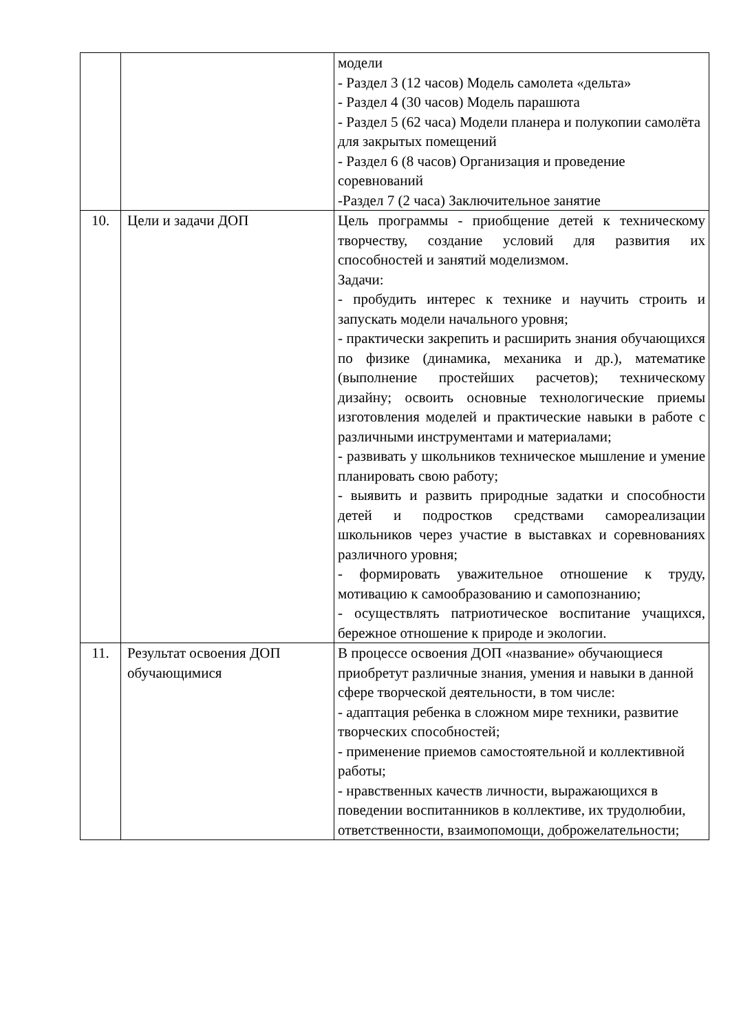| | | модели - Раздел 3 (12 часов) Модель самолета «дельта» - Раздел 4 (30 часов) Модель парашюта - Раздел 5 (62 часа) Модели планера и полукопии самолёта для закрытых помещений - Раздел 6 (8 часов) Организация и проведение соревнований -Раздел 7 (2 часа) Заключительное занятие |
| 10. | Цели и задачи ДОП | Цель программы - приобщение детей к техническому творчеству, создание условий для развития их способностей и занятий моделизмом. Задачи: - пробудить интерес к технике и научить строить и запускать модели начального уровня; - практически закрепить и расширить знания обучающихся по физике (динамика, механика и др.), математике (выполнение простейших расчетов); техническому дизайну; освоить основные технологические приемы изготовления моделей и практические навыки в работе с различными инструментами и материалами; - развивать у школьников техническое мышление и умение планировать свою работу; - выявить и развить природные задатки и способности детей и подростков средствами самореализации школьников через участие в выставках и соревнованиях различного уровня; - формировать уважительное отношение к труду, мотивацию к самообразованию и самопознанию; - осуществлять патриотическое воспитание учащихся, бережное отношение к природе и экологии. |
| 11. | Результат освоения ДОП обучающимися | В процессе освоения ДОП «название» обучающиеся приобретут различные знания, умения и навыки в данной сфере творческой деятельности, в том числе: - адаптация ребенка в сложном мире техники, развитие творческих способностей; - применение приемов самостоятельной и коллективной работы; - нравственных качеств личности, выражающихся в поведении воспитанников в коллективе, их трудолюбии, ответственности, взаимопомощи, доброжелательности; |